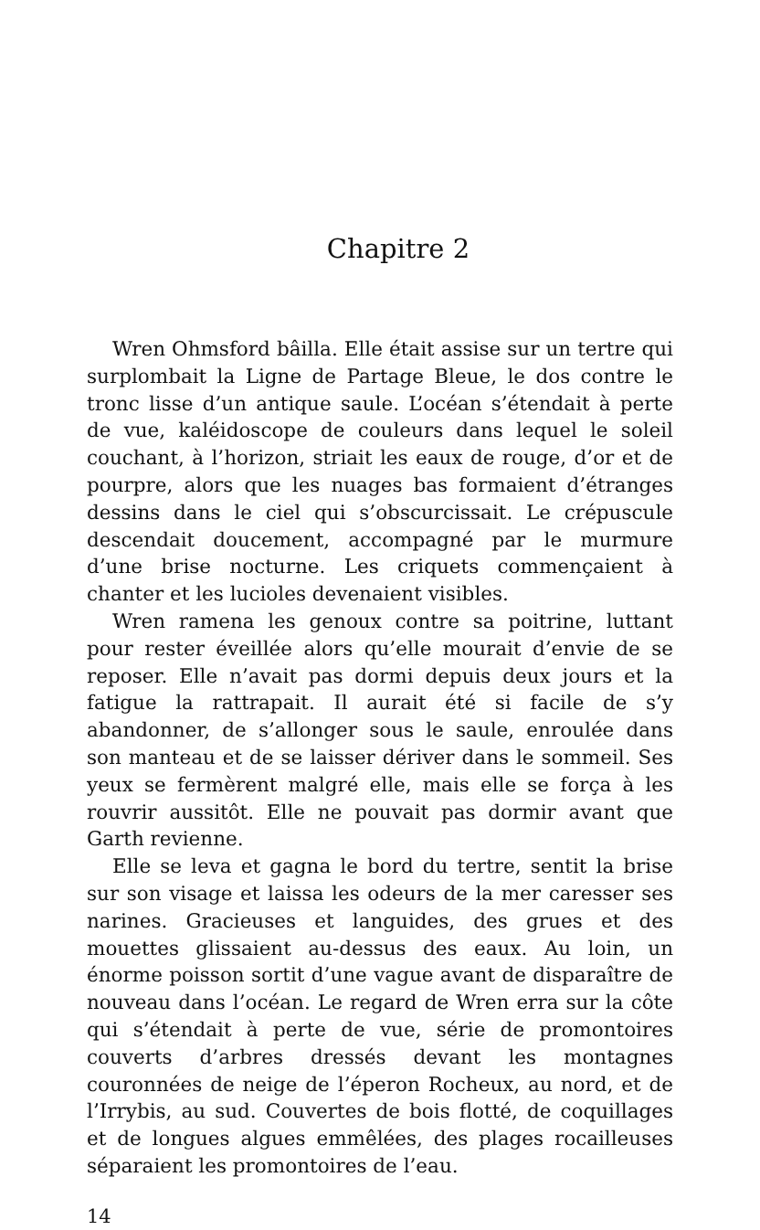Chapitre 2
Wren Ohmsford bâilla. Elle était assise sur un tertre qui surplombait la Ligne de Partage Bleue, le dos contre le tronc lisse d’un antique saule. L’océan s’étendait à perte de vue, kaléidoscope de couleurs dans lequel le soleil couchant, à l’horizon, striait les eaux de rouge, d’or et de pourpre, alors que les nuages bas formaient d’étranges dessins dans le ciel qui s’obscurcissait. Le crépuscule descendait doucement, accompagné par le murmure d’une brise nocturne. Les criquets commençaient à chanter et les lucioles devenaient visibles.
Wren ramena les genoux contre sa poitrine, luttant pour rester éveillée alors qu’elle mourait d’envie de se reposer. Elle n’avait pas dormi depuis deux jours et la fatigue la rattrapait. Il aurait été si facile de s’y abandonner, de s’allonger sous le saule, enroulée dans son manteau et de se laisser dériver dans le sommeil. Ses yeux se fermèrent malgré elle, mais elle se força à les rouvrir aussitôt. Elle ne pouvait pas dormir avant que Garth revienne.
Elle se leva et gagna le bord du tertre, sentit la brise sur son visage et laissa les odeurs de la mer caresser ses narines. Gracieuses et languides, des grues et des mouettes glissaient au-dessus des eaux. Au loin, un énorme poisson sortit d’une vague avant de disparaître de nouveau dans l’océan. Le regard de Wren erra sur la côte qui s’étendait à perte de vue, série de promontoires couverts d’arbres dressés devant les montagnes couronnées de neige de l’éperon Rocheux, au nord, et de l’Irrybis, au sud. Couvertes de bois flotté, de coquillages et de longues algues emmêlées, des plages rocailleuses séparaient les promontoires de l’eau.
14